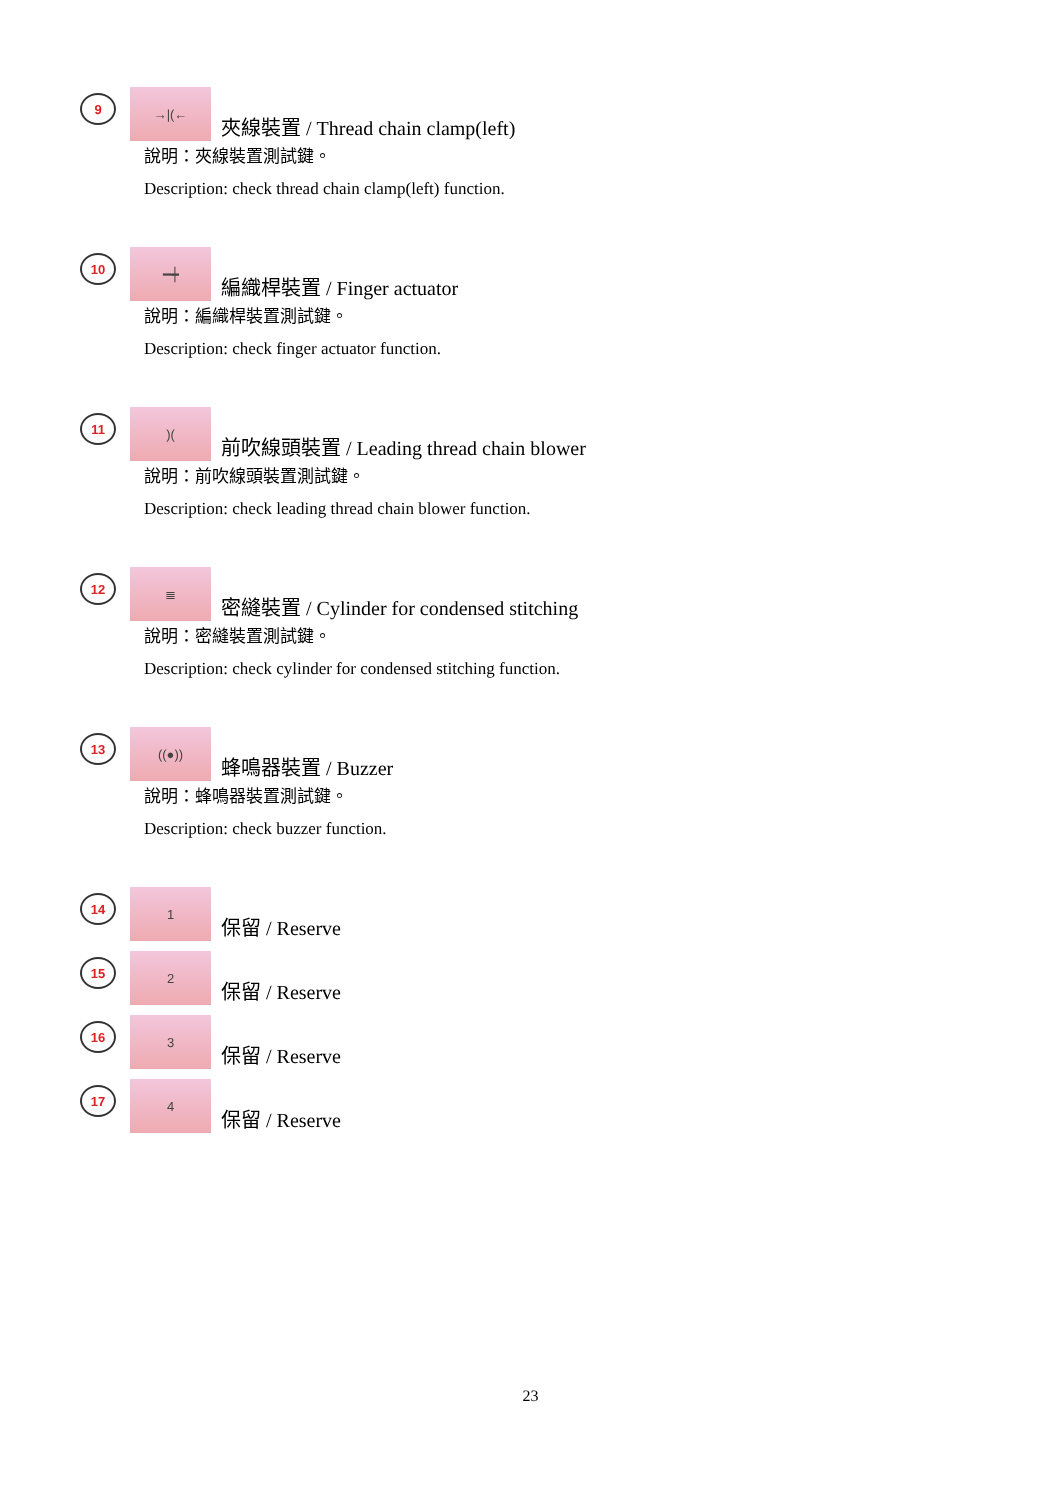9
→|(←
夾線裝置 / Thread chain clamp(left)
說明：夾線裝置測試鍵。
Description: check thread chain clamp(left) function.
10
━┿
編織桿裝置 / Finger actuator
說明：編織桿裝置測試鍵。
Description: check finger actuator function.
11
)(
前吹線頭裝置 / Leading thread chain blower
說明：前吹線頭裝置測試鍵。
Description: check leading thread chain blower function.
12
≣
密縫裝置 / Cylinder for condensed stitching
說明：密縫裝置測試鍵。
Description: check cylinder for condensed stitching function.
13
((●))
蜂鳴器裝置 / Buzzer
說明：蜂鳴器裝置測試鍵。
Description: check buzzer function.
14
1
保留 / Reserve
15
2
保留 / Reserve
16
3
保留 / Reserve
17
4
保留 / Reserve
23